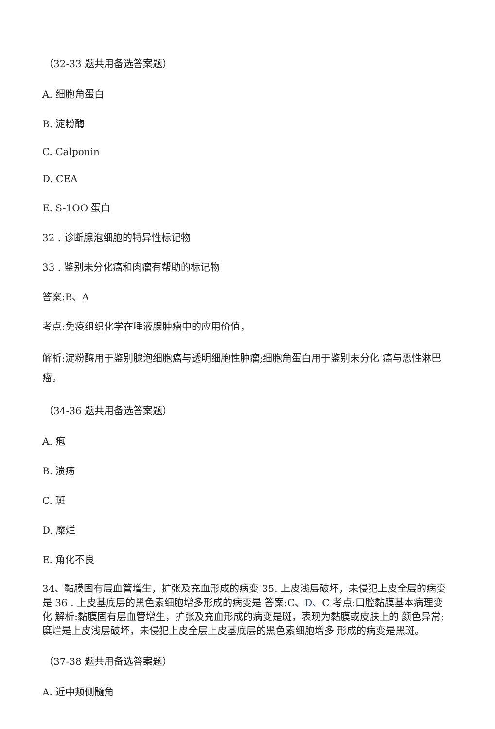（32-33 题共用备选答案题）
A. 细胞角蛋白
B. 淀粉酶
C. Calponin
D. CEA
E. S-1OO 蛋白
32 . 诊断腺泡细胞的特异性标记物
33 . 鉴别未分化癌和肉瘤有帮助的标记物
答案:B、A
考点:免疫组织化学在唾液腺肿瘤中的应用价值，
解析:淀粉酶用于鉴别腺泡细胞癌与透明细胞性肿瘤;细胞角蛋白用于鉴别未分化 癌与恶性淋巴瘤。
（34-36 题共用备选答案题）
A. 疱
B. 溃疡
C. 斑
D. 糜烂
E. 角化不良
34、黏膜固有层血管增生，扩张及充血形成的病变 35. 上皮浅层破坏，未侵犯上皮全层的病变是 36 . 上皮基底层的黑色素细胞增多形成的病变是 答案:C、D、C 考点:口腔黏膜基本病理变化 解析:黏膜固有层血管增生，扩张及充血形成的病变是斑，表现为黏膜或皮肤上的 颜色异常;糜烂是上皮浅层破坏，未侵犯上皮全层上皮基底层的黑色素细胞增多 形成的病变是黑斑。
（37-38 题共用备选答案题）
A. 近中颊侧髓角